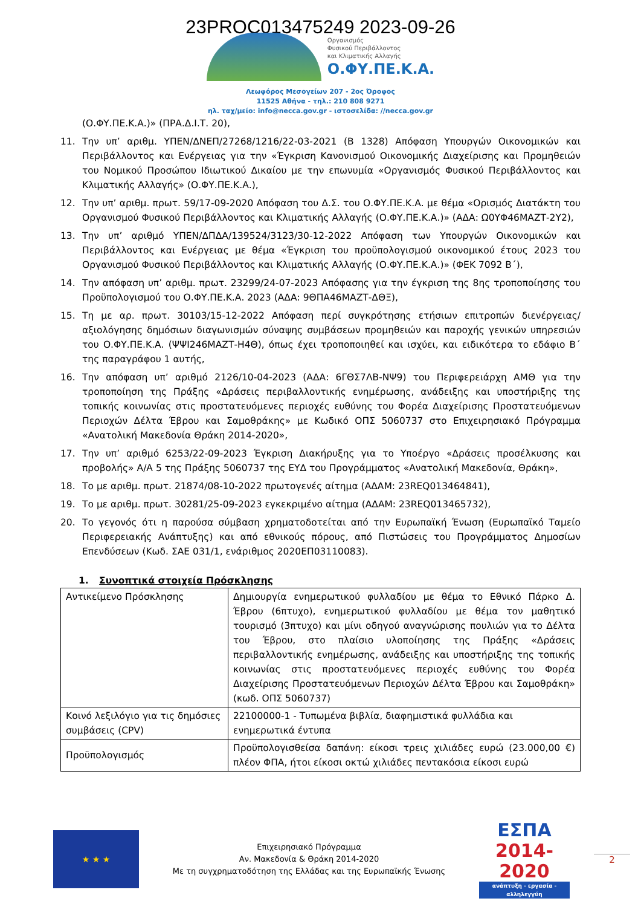23PROC013475249 2023-09-26
Οργανισμός
Φυσικού Περιβάλλοντος
και Κλιματικής Αλλαγής
Ο.ΦΥ.ΠΕ.Κ.Α.
Λεωφόρος Μεσογείων 207 - 2ος Όροφος
11525 Αθήνα - τηλ.: 210 808 9271
ηλ. ταχ/μείο: info@necca.gov.gr - ιστοσελίδα: //necca.gov.gr
(Ο.ΦΥ.ΠΕ.Κ.Α.)» (ΠΡΑ.Δ.Ι.Τ. 20),
11. Την υπ’ αριθμ. ΥΠΕΝ/ΔΝΕΠ/27268/1216/22-03-2021 (Β 1328) Απόφαση Υπουργών Οικονομικών και Περιβάλλοντος και Ενέργειας για την «Έγκριση Κανονισμού Οικονομικής Διαχείρισης και Προμηθειών του Νομικού Προσώπου Ιδιωτικού Δικαίου με την επωνυμία «Οργανισμός Φυσικού Περιβάλλοντος και Κλιματικής Αλλαγής» (Ο.ΦΥ.ΠΕ.Κ.Α.),
12. Την υπ’ αριθμ. πρωτ. 59/17-09-2020 Απόφαση του Δ.Σ. του Ο.ΦΥ.ΠΕ.Κ.Α. με θέμα «Ορισμός Διατάκτη του Οργανισμού Φυσικού Περιβάλλοντος και Κλιματικής Αλλαγής (Ο.ΦΥ.ΠΕ.Κ.Α.)» (ΑΔΑ: Ω0ΥΦ46ΜΑΖΤ-2Υ2),
13. Την υπ’ αριθμό ΥΠΕΝ/ΔΠΔΑ/139524/3123/30-12-2022 Απόφαση των Υπουργών Οικονομικών και Περιβάλλοντος και Ενέργειας με θέμα «Έγκριση του προϋπολογισμού οικονομικού έτους 2023 του Οργανισμού Φυσικού Περιβάλλοντος και Κλιματικής Αλλαγής (Ο.ΦΥ.ΠΕ.Κ.Α.)» (ΦΕΚ 7092 Β΄),
14. Την απόφαση υπ’ αριθμ. πρωτ. 23299/24-07-2023 Απόφασης για την έγκριση της 8ης τροποποίησης του Προϋπολογισμού του Ο.ΦΥ.ΠΕ.Κ.Α. 2023 (ΑΔΑ: 9ΘΠΑ46ΜΑΖΤ-ΔΘΞ),
15. Τη με αρ. πρωτ. 30103/15-12-2022 Απόφαση περί συγκρότησης ετήσιων επιτροπών διενέργειας/ αξιολόγησης δημόσιων διαγωνισμών σύναψης συμβάσεων προμηθειών και παροχής γενικών υπηρεσιών του Ο.ΦΥ.ΠΕ.Κ.Α. (ΨΨΙ246ΜΑΖΤ-Η4Θ), όπως έχει τροποποιηθεί και ισχύει, και ειδικότερα το εδάφιο Β΄ της παραγράφου 1 αυτής,
16. Την απόφαση υπ’ αριθμό 2126/10-04-2023 (ΑΔΑ: 6ΓΘΣ7ΛΒ-ΝΨ9) του Περιφερειάρχη ΑΜΘ για την τροποποίηση της Πράξης «Δράσεις περιβαλλοντικής ενημέρωσης, ανάδειξης και υποστήριξης της τοπικής κοινωνίας στις προστατευόμενες περιοχές ευθύνης του Φορέα Διαχείρισης Προστατευόμενων Περιοχών Δέλτα Έβρου και Σαμοθράκης» με Κωδικό ΟΠΣ 5060737 στο Επιχειρησιακό Πρόγραμμα «Ανατολική Μακεδονία Θράκη 2014-2020»,
17. Την υπ’ αριθμό 6253/22-09-2023 Έγκριση Διακήρυξης για το Υποέργο «Δράσεις προσέλκυσης και προβολής» Α/Α 5 της Πράξης 5060737 της ΕΥΔ του Προγράμματος «Ανατολική Μακεδονία, Θράκη»,
18. Το με αριθμ. πρωτ. 21874/08-10-2022 πρωτογενές αίτημα (ΑΔΑΜ: 23REQ013464841),
19. Το με αριθμ. πρωτ. 30281/25-09-2023 εγκεκριμένο αίτημα (ΑΔΑΜ: 23REQ013465732),
20. Το γεγονός ότι η παρούσα σύμβαση χρηματοδοτείται από την Ευρωπαϊκή Ένωση (Ευρωπαϊκό Ταμείο Περιφερειακής Ανάπτυξης) και από εθνικούς πόρους, από Πιστώσεις του Προγράμματος Δημοσίων Επενδύσεων (Κωδ. ΣΑΕ 031/1, ενάριθμος 2020ΕΠ03110083).
1. Συνοπτικά στοιχεία Πρόσκλησης
| Αντικείμενο Πρόσκλησης | Δημιουργία ενημερωτικού φυλλαδίου με θέμα το Εθνικό Πάρκο Δ. Έβρου (6πτυχο), ενημερωτικού φυλλαδίου με θέμα τον μαθητικό τουρισμό (3πτυχο) και μίνι οδηγού αναγνώρισης πουλιών για το Δέλτα του Έβρου, στο πλαίσιο υλοποίησης της Πράξης «Δράσεις περιβαλλοντικής ενημέρωσης, ανάδειξης και υποστήριξης της τοπικής κοινωνίας στις προστατευόμενες περιοχές ευθύνης του Φορέα Διαχείρισης Προστατευόμενων Περιοχών Δέλτα Έβρου και Σαμοθράκη» (κωδ. ΟΠΣ 5060737) |
| Κοινό λεξιλόγιο για τις δημόσιες συμβάσεις (CPV) | 22100000-1 - Τυπωμένα βιβλία, διαφημιστικά φυλλάδια και ενημερωτικά έντυπα |
| Προϋπολογισμός | Προϋπολογισθείσα δαπάνη: είκοσι τρεις χιλιάδες ευρώ (23.000,00 €) πλέον ΦΠΑ, ήτοι είκοσι οκτώ χιλιάδες πεντακόσια είκοσι ευρώ |
★ ★ ★
Επιχειρησιακό Πρόγραμμα
Αν. Μακεδονία & Θράκη 2014-2020
Με τη συγχρηματοδότηση της Ελλάδας και της Ευρωπαϊκής Ένωσης
ΕΣΠΑ
2014-2020
ανάπτυξη - εργασία - αλληλεγγύη
2